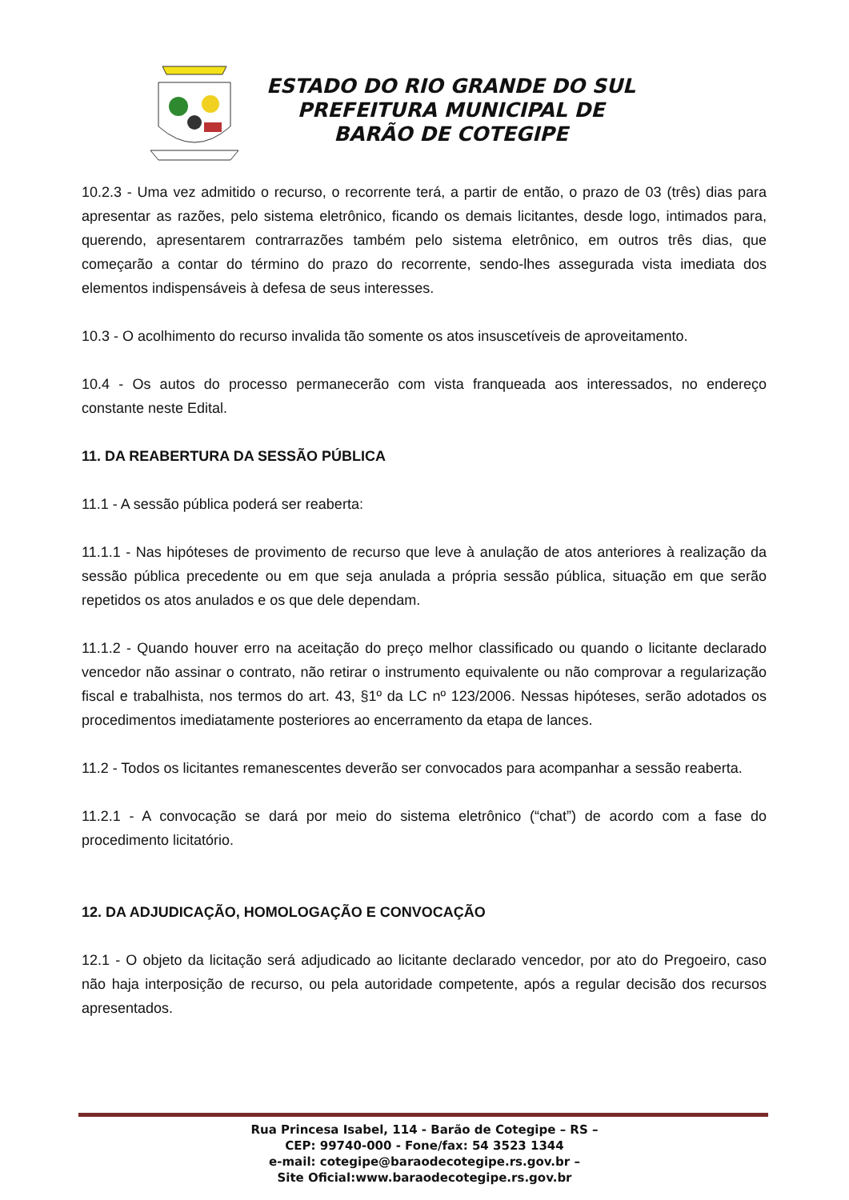ESTADO DO RIO GRANDE DO SUL
PREFEITURA MUNICIPAL DE
BARÃO DE COTEGIPE
10.2.3 - Uma vez admitido o recurso, o recorrente terá, a partir de então, o prazo de 03 (três) dias para apresentar as razões, pelo sistema eletrônico, ficando os demais licitantes, desde logo, intimados para, querendo, apresentarem contrarrazões também pelo sistema eletrônico, em outros três dias, que começarão a contar do término do prazo do recorrente, sendo-lhes assegurada vista imediata dos elementos indispensáveis à defesa de seus interesses.
10.3 - O acolhimento do recurso invalida tão somente os atos insuscetíveis de aproveitamento.
10.4 - Os autos do processo permanecerão com vista franqueada aos interessados, no endereço constante neste Edital.
11. DA REABERTURA DA SESSÃO PÚBLICA
11.1 - A sessão pública poderá ser reaberta:
11.1.1 - Nas hipóteses de provimento de recurso que leve à anulação de atos anteriores à realização da sessão pública precedente ou em que seja anulada a própria sessão pública, situação em que serão repetidos os atos anulados e os que dele dependam.
11.1.2 - Quando houver erro na aceitação do preço melhor classificado ou quando o licitante declarado vencedor não assinar o contrato, não retirar o instrumento equivalente ou não comprovar a regularização fiscal e trabalhista, nos termos do art. 43, §1º da LC nº 123/2006. Nessas hipóteses, serão adotados os procedimentos imediatamente posteriores ao encerramento da etapa de lances.
11.2 - Todos os licitantes remanescentes deverão ser convocados para acompanhar a sessão reaberta.
11.2.1 - A convocação se dará por meio do sistema eletrônico (“chat”) de acordo com a fase do procedimento licitatório.
12. DA ADJUDICAÇÃO, HOMOLOGAÇÃO E CONVOCAÇÃO
12.1 - O objeto da licitação será adjudicado ao licitante declarado vencedor, por ato do Pregoeiro, caso não haja interposição de recurso, ou pela autoridade competente, após a regular decisão dos recursos apresentados.
Rua Princesa Isabel, 114 - Barão de Cotegipe – RS –
CEP: 99740-000 - Fone/fax: 54 3523 1344
e-mail: cotegipe@baraodecotegipe.rs.gov.br –
Site Oficial:www.baraodecotegipe.rs.gov.br